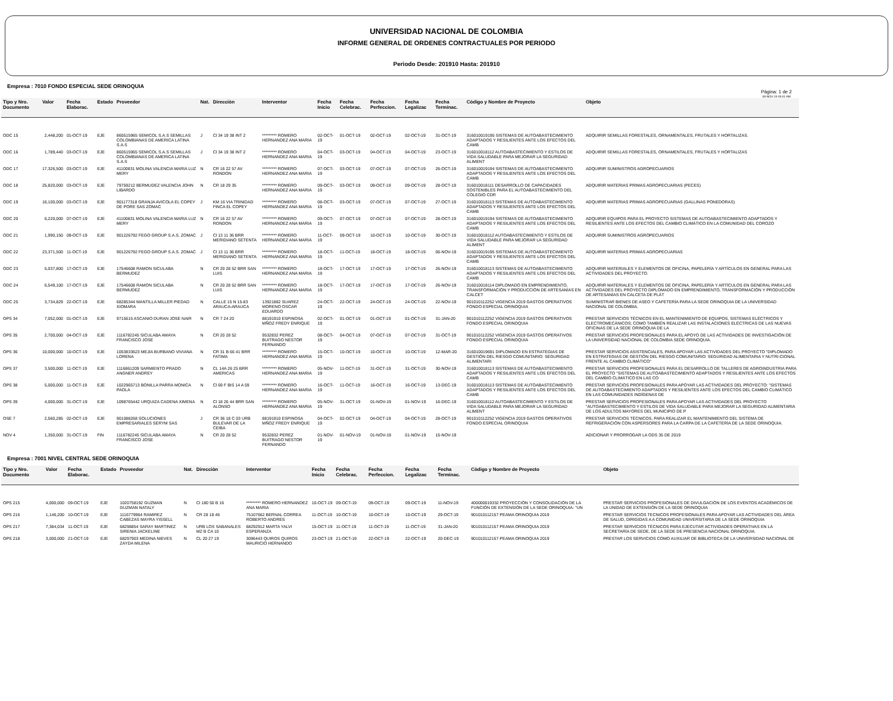UNIVERSIDAD NACIONAL DE COLOMBIA
INFORME GENERAL DE ORDENES CONTRACTUALES POR PERIODO
Periodo Desde: 201910 Hasta: 201910
Empresa : 7010 FONDO ESPECIAL SEDE ORINOQUIA
Pàgina: 1 de 2
08-NOV-19 09.01 AM
| Tipo y Nro. Documento | Valor | Fecha Elaborac. | Estado | Proveedor | Nat. | Direcciòn | Interventor | Fecha Inicio | Fecha Celebrac. | Fecha Perfeccion. | Fecha Legalizac | Fecha Terminac. | Còdigo y Nombre de Proyecto | Objeto |
| --- | --- | --- | --- | --- | --- | --- | --- | --- | --- | --- | --- | --- | --- | --- |
| ODC 15 | 2,448,200 | 01-OCT-19 | EJE | 860515965 SEMICOL S.A.S SEMILLAS COLOMBIANAS DE AMERICA LATINA S.A.S | J | Cl 34 19 38 INT 2 | ********* ROMERO HERNANDEZ ANA MARIA | 02-OCT-19 | 01-OCT-19 | 02-OCT-19 | 02-OCT-19 | 31-OCT-19 | 316010019195 SISTEMAS DE AUTOABASTECIMIENTO ADAPTADOS Y RESILIENTES ANTE LOS EFECTOS DEL CAMB | ADQUIRIR SEMILLAS FORESTALES, ORNAMENTALES, FRUTALES Y HORTALIZAS. |
| ODC 16 | 1,789,440 | 03-OCT-19 | EJE | 860515965 SEMICOL S.A.S SEMILLAS COLOMBIANAS DE AMERICA LATINA S.A.S | J | Cl 34 19 38 INT 2 | ********* ROMERO HERNANDEZ ANA MARIA | 04-OCT-19 | 03-OCT-19 | 04-OCT-19 | 04-OCT-19 | 23-OCT-19 | 316010018112 AUTOABASTECIMIENTO Y ESTILOS DE VIDA SALUDABLE PARA MEJORAR LA SEGURIDAD ALIMENT | ADQUIRIR SEMILLAS FORESTALES, ORNAMENTALES, FRUTALES Y HORTALIZAS |
| ODC 17 | 17,326,500 | 03-OCT-19 | EJE | 41100831 MOLINA VALENCIA MARIA LUZ MERY | N | CR 16 22 57 AV RONDON | ********* ROMERO HERNANDEZ ANA MARIA | 07-OCT-19 | 03-OCT-19 | 07-OCT-19 | 07-OCT-19 | 26-OCT-19 | 316010019194 SISTEMAS DE AUTOABASTECIMIENTO ADAPTADOS Y RESILIENTES ANTE LOS EFECTOS DEL CAMB | ADQUIRIR SUMINISTROS AGROPECUARIOS |
| ODC 18 | 25,820,000 | 03-OCT-19 | EJE | 79759212 BERMUDEZ VALENCIA JOHN LIBARDO | N | CR 18 29 35 | ********* ROMERO HERNANDEZ ANA MARIA | 09-OCT-19 | 03-OCT-19 | 09-OCT-19 | 09-OCT-19 | 28-OCT-19 | 316010018111 DESARROLLO DE CAPACIDADES SOSTENIBLES PARA EL AUTOABASTECIMIENTO DEL COLEGIO CDR | ADQUIRIR MATERIAS PRIMAS AGROPECUARIAS (PECES) |
| ODC 19 | 16,100,000 | 03-OCT-19 | EJE | 901177318 GRANJA AVICOLA EL COPEY DE PORE SAS ZOMAC | J | KM 16 VIA TRINIDAD FINCA EL COPEY | ********* ROMERO HERNANDEZ ANA MARIA | 08-OCT-19 | 03-OCT-19 | 07-OCT-19 | 07-OCT-19 | 27-OCT-19 | 316010018113 SISTEMAS DE AUTOABASTECIMIENTO ADAPTADOS Y RESILIENTES ANTE LOS EFECTOS DEL CAMB | ADQUIRIR MATERIAS PRIMAS AGROPECUARIAS (GALLINAS PONEDORAS) |
| ODC 20 | 6,220,000 | 07-OCT-19 | EJE | 41100831 MOLINA VALENCIA MARIA LUZ MERY | N | CR 16 22 57 AV RONDON | ********* ROMERO HERNANDEZ ANA MARIA | 09-OCT-19 | 07-OCT-19 | 07-OCT-19 | 07-OCT-19 | 28-OCT-19 | 316010019194 SISTEMAS DE AUTOABASTECIMIENTO ADAPTADOS Y RESILIENTES ANTE LOS EFECTOS DEL CAMB | ADQUIRIR EQUIPOS PARA EL PROYECTO SISTEMAS DE AUTOABASTECIMIENTO ADAPTADOS Y RESILIENTES ANTE LOS EFECTOS DEL CAMBIO CLIMÁTICO EN LA COMUNIDAD DEL COROZO |
| ODC 21 | 1,990,150 | 09-OCT-19 | EJE | 901226792 FEGO GROUP S.A.S. ZOMAC | J | Cl 13 11 36 BRR MERIDIANO SETENTA | ********* ROMERO HERNANDEZ ANA MARIA | 11-OCT-19 | 09-OCT-19 | 10-OCT-19 | 10-OCT-19 | 30-OCT-19 | 316010018112 AUTOABASTECIMIENTO Y ESTILOS DE VIDA SALUDABLE PARA MEJORAR LA SEGURIDAD ALIMENT | ADQUIRIR SUMINISTROS AGROPECUARIOS |
| ODC 22 | 23,371,500 | 11-OCT-19 | EJE | 901226792 FEGO GROUP S.A.S. ZOMAC | J | Cl 13 11 36 BRR MERIDIANO SETENTA | ********* ROMERO HERNANDEZ ANA MARIA | 18-OCT-19 | 11-OCT-19 | 18-OCT-19 | 18-OCT-19 | 06-NOV-19 | 316010019195 SISTEMAS DE AUTOABASTECIMIENTO ADAPTADOS Y RESILIENTES ANTE LOS EFECTOS DEL CAMB | ADQUIRIR MATERIAS PRIMAS AGROPECUARIAS |
| ODC 23 | 5,037,800 | 17-OCT-19 | EJE | 17546608 RAMON SICULABA BERMUDEZ | N | CR 20 28 52 BRR SAN LUIS | ********* ROMERO HERNANDEZ ANA MARIA | 18-OCT-19 | 17-OCT-19 | 17-OCT-19 | 17-OCT-19 | 26-NOV-19 | 316010018113 SISTEMAS DE AUTOABASTECIMIENTO ADAPTADOS Y RESILIENTES ANTE LOS EFECTOS DEL CAMB | ADQUIRIR MATERIALES Y ELEMENTOS DE OFICINA, PAPELERÍA Y ARTÍCULOS EN GENERAL PARA LAS ACTIVIDADES DEL PROYECTO. |
| ODC 24 | 6,549,100 | 17-OCT-19 | EJE | 17546608 RAMON SICULABA BERMUDEZ | N | CR 20 28 52 BRR SAN LUIS | ********* ROMERO HERNANDEZ ANA MARIA | 18-OCT-19 | 17-OCT-19 | 17-OCT-19 | 17-OCT-19 | 26-NOV-19 | 316010018114 DIPLOMADO EN EMPRENDIMIENTO, TRANSFORMACIÓN Y PRODUCCIÓN DE ARTESANÍAS EN CALCET | ADQUIRIR MATERIALES Y ELEMENTOS DE OFICINA, PAPELERÍA Y ARTÍCULOS EN GENERAL PARA LAS ACTIVIDADES DEL PROYECTO DIPLOMADO EN EMPRENDIMIENTO, TRANSFORMACIÓN Y PRODUCCIÓN DE ARTESANÍAS EN CALCETA DE PLÁT |
| ODC 25 | 3,734,829 | 22-OCT-19 | EJE | 68285344 MANTILLA MILLER PIEDAD XIOMARA | N | CALLE 15 N 15-83 ARAUCA-ARAUCA | 13921882 SUAREZ MORENO OSCAR EDUARDO | 24-OCT-19 | 22-OCT-19 | 24-OCT-19 | 24-OCT-19 | 22-NOV-19 | 901010112252 VIGENCIA 2019 GASTOS OPERATIVOS FONDO ESPECIAL ORINOQUIA | SUMINISTRAR BIENES DE ASEO Y CAFETERÍA PARA LA SEDE ORINOQUIA DE LA UNIVERSIDAD NACIONAL DE COLOMBIA. |
| OPS 34 | 7,052,000 | 01-OCT-19 | EJE | 9715615 ASCANIO DURAN JOSE NAIR | N | CR 7 24 20 | 88191910 ESPINOSA MÑOZ FREDY ENRIQUE | 02-OCT-19 | 01-OCT-19 | 01-OCT-19 | 01-OCT-19 | 31-JAN-20 | 901010112252 VIGENCIA 2019 GASTOS OPERATIVOS FONDO ESPECIAL ORINOQUIA | PRESTAR SERVICIOS TÉCNICOS EN EL MANTENIMIENTO DE EQUIPOS, SISTEMAS ELÉCTRICOS Y ELECTROMECÁNICOS; COMO TAMBIÉN REALIZAR LAS INSTALACIONES ELÉCTRICAS DE LAS NUEVAS OFICINAS DE LA SEDE ORINOQUIA DE LA |
| OPS 35 | 2,700,000 | 04-OCT-19 | EJE | 1116782245 SICULABA AMAYA FRANCISCO JOSE | N | CR 20 28 52 | 9532832 PEREZ BUITRAGO NESTOR FERNANDO | 08-OCT-19 | 04-OCT-19 | 07-OCT-19 | 07-OCT-19 | 31-OCT-19 | 901010112252 VIGENCIA 2019 GASTOS OPERATIVOS FONDO ESPECIAL ORINOQUIA | PRESTAR SERVICIOS PROFESIONALES PARA EL APOYO DE LAS ACTIVIDADES DE INVESTIGACIÓN DE LA UNIVERSIDAD NACIONAL DE COLOMBIA SEDE ORINOQUIA. |
| OPS 36 | 10,000,000 | 10-OCT-19 | EJE | 1053833623 MEJIA BURBANO VIVIANA LORENA | N | CR 31 B 66 41 BRR FATIMA | ********* ROMERO HERNANDEZ ANA MARIA | 15-OCT-19 | 10-OCT-19 | 10-OCT-19 | 10-OCT-19 | 12-MAR-20 | 316010019691 DIPLOMADO EN ESTRATEGIAS DE GESTIÓN DEL RIESGO COMUNITARIO: SEGURIDAD ALIMENTARI | PRESTAR SERVICIOS ASISTENCIALES, PARA APOYAR LAS ACTIVIDADES DEL PROYECTO "DIPLOMADO EN ESTRATEGIAS DE GESTIÓN DEL RIESGO COMUNITARIO: SEGURIDAD ALIMENTARIA Y NUTRI-CIONAL FRENTE AL CAMBIO CLIMÁTICO" |
| OPS 37 | 3,500,000 | 11-OCT-19 | EJE | 1116861209 SARMIENTO PRADO ANGNER ANDREY | N | CL 14A 26 25 BRR AMERICAS | ********* ROMERO HERNANDEZ ANA MARIA | 05-NOV-19 | 11-OCT-19 | 31-OCT-19 | 31-OCT-19 | 30-NOV-19 | 316010018113 SISTEMAS DE AUTOABASTECIMIENTO ADAPTADOS Y RESILIENTES ANTE LOS EFECTOS DEL CAMB | PRESTAR SERVICIOS PROFESIONALES PARA EL DESARROLLO DE TALLERES DE AGROINDUSTRIA PARA EL PROYECTO "SISTEMAS DE AUTOABASTECIMIENTO ADAPTADOS Y RESILIENTES ANTE LOS EFECTOS DEL CAMBIO CLIMÁTICO EN LAS CO |
| OPS 38 | 5,000,000 | 11-OCT-19 | EJE | 1022965713 BONILLA PARRA MONICA PAOLA | N | Cl 69 F BIS 14 A 59 | ********* ROMERO HERNANDEZ ANA MARIA | 16-OCT-19 | 11-OCT-19 | 16-OCT-19 | 16-OCT-19 | 13-DEC-19 | 316010018113 SISTEMAS DE AUTOABASTECIMIENTO ADAPTADOS Y RESILIENTES ANTE LOS EFECTOS DEL CAMB | PRESTAR SERVICIOS PROFESIONALES PARA APOYAR LAS ACTIVIDADES DEL PROYECTO: "SISTEMAS DE AUTOABASTECIMIENTO ADAPTADOS Y RESILIENTES ANTE LOS EFECTOS DEL CAMBIO CLIMÁTICO EN LAS COMUNIDADES INDÍGENAS DE |
| OPS 39 | 4,000,000 | 31-OCT-19 | EJE | 1098765442 URQUIZA CADENA XIMENA | N | Cl 18 26 44 BRR SAN ALONSO | ********* ROMERO HERNANDEZ ANA MARIA | 05-NOV-19 | 31-OCT-19 | 01-NOV-19 | 01-NOV-19 | 16-DEC-19 | 316010018112 AUTOABASTECIMIENTO Y ESTILOS DE VIDA SALUDABLE PARA MEJORAR LA SEGURIDAD ALIMENT | PRESTAR SERVICIOS PROFESIONALES PARA APOYAR LAS ACTIVIDADES DEL PROYECTO "AUTOABASTECIMIENTO Y ESTILOS DE VIDA SALUDABLE PARA MEJORAR LA SEGURIDAD ALIMENTARIA DE LOS ADULTOS MAYORES DEL MUNICIPIO DE P |
| OSE 7 | 2,560,285 | 02-OCT-19 | EJE | 901088268 SOLUCIONES EMPRESARIALES SERYM SAS | J | CR 36 18 C 03 URB BULEVAR DE LA CEIBA | 88191910 ESPINOSA MÑOZ FREDY ENRIQUE | 04-OCT-19 | 02-OCT-19 | 04-OCT-19 | 04-OCT-19 | 28-OCT-19 | 901010112252 VIGENCIA 2019 GASTOS OPERATIVOS FONDO ESPECIAL ORINOQUIA | PRESTAR SERVICIOS TÉCNICOS, PARA REALIZAR EL MANTENIMIENTO DEL SISTEMA DE REFRIGERACIÓN CON ASPERSORES PARA LA CARPA DE LA CAFETERÍA DE LA SEDE ORINOQUIA. |
| NOV 4 | 1,350,000 | 31-OCT-19 | FIN | 1116782245 SICULABA AMAYA FRANCISCO JOSE | N | CR 20 28 52 | 9532832 PEREZ BUITRAGO NESTOR FERNANDO | 01-NOV-19 | 01-NOV-19 | 01-NOV-19 | 01-NOV-19 | 15-NOV-19 | | ADICIONAR Y PRORROGAR LA ODS 35 DE 2019 |
Empresa : 7001 NIVEL CENTRAL SEDE ORINOQUIA
| Tipo y Nro. Documento | Valor | Fecha Elaborac. | Estado | Proveedor | Nat. | Direcciòn | Interventor | Fecha Inicio | Fecha Celebrac. | Fecha Perfeccion. | Fecha Legalizac | Fecha Terminac. | Còdigo y Nombre de Proyecto | Objeto |
| --- | --- | --- | --- | --- | --- | --- | --- | --- | --- | --- | --- | --- | --- | --- |
| OPS 215 | 4,000,000 | 09-OCT-19 | EJE | 1020758192 GUZMAN GUZMAN NATALY | N | Cl 180 50 B 16 | ********* ROMERO HERNANDEZ ANA MARIA | 10-OCT-19 | 09-OCT-19 | 09-OCT-19 | 09-OCT-19 | 11-NOV-19 | 400000019332 PROYECCIÓN Y CONSOLIDACIÓN DE LA FUNCIÓN DE EXTENSIÓN DE LA SEDE ORINOQUIA- "UN | PRESTAR SERVICIOS PROFESIONALES DE DIVULGACIÓN DE LOS EVENTOS ACADÉMICOS DE LA UNIDAD DE EXTENSIÓN DE LA SEDE ORINOQUIA |
| OPS 216 | 1,146,200 | 10-OCT-19 | EJE | 1116779964 RAMIREZ CABEZAS MAYRA YISSELL | N | CR 28 18 46 | 75107662 BERNAL CORREA ROBERTO ANDRES | 11-OCT-19 | 10-OCT-19 | 10-OCT-19 | 10-OCT-19 | 29-OCT-19 | 901010112157 PEAMA ORINOQUIA 2019 | PRESTAR SERVICIOS TECNICOS PROFESIONALES PARA APOYAR LAS ACTIVIDADES DEL ÁREA DE SALUD, DIRIGIDAS A A COMUNIDAD UNIVERSITARIA DE LA SEDE ORINOQUIA |
| OPS 217 | 7,384,034 | 11-OCT-19 | EJE | 68298854 SARAY MARTINEZ SIRENIA JACKELINE | N | URB LOS SABANALES MZ B CA 10 | 68292912 MARTA YALVI ESPERANZA | 15-OCT-19 | 11-OCT-19 | 11-OCT-19 | 11-OCT-19 | 31-JAN-20 | 901010112157 PEAMA ORINOQUIA 2019 | PRESTAR SERVICIOS TÉCNICOS PARA EJECUTAR ACTIVIDADES OPERATIVAS EN LA SECRETARÍA DE SEDE, DE LA SEDE DE PRESENCIA NACIONAL ORINOQUIA. |
| OPS 218 | 3,000,000 | 21-OCT-19 | EJE | 68297903 MEDINA NIEVES ZAYDA MILENA | N | CL 20 27 19 | 3096443 QUIROS QUIROS MAURICIO HERNANDO | 23-OCT-19 | 21-OCT-19 | 22-OCT-19 | 22-OCT-19 | 20-DEC-19 | 901010112157 PEAMA ORINOQUIA 2019 | PRESTAR LOS SERVICIOS COMO AUXILIAR DE BIBLIOTECA DE LA UNIVERSIDAD NACIONAL DE |